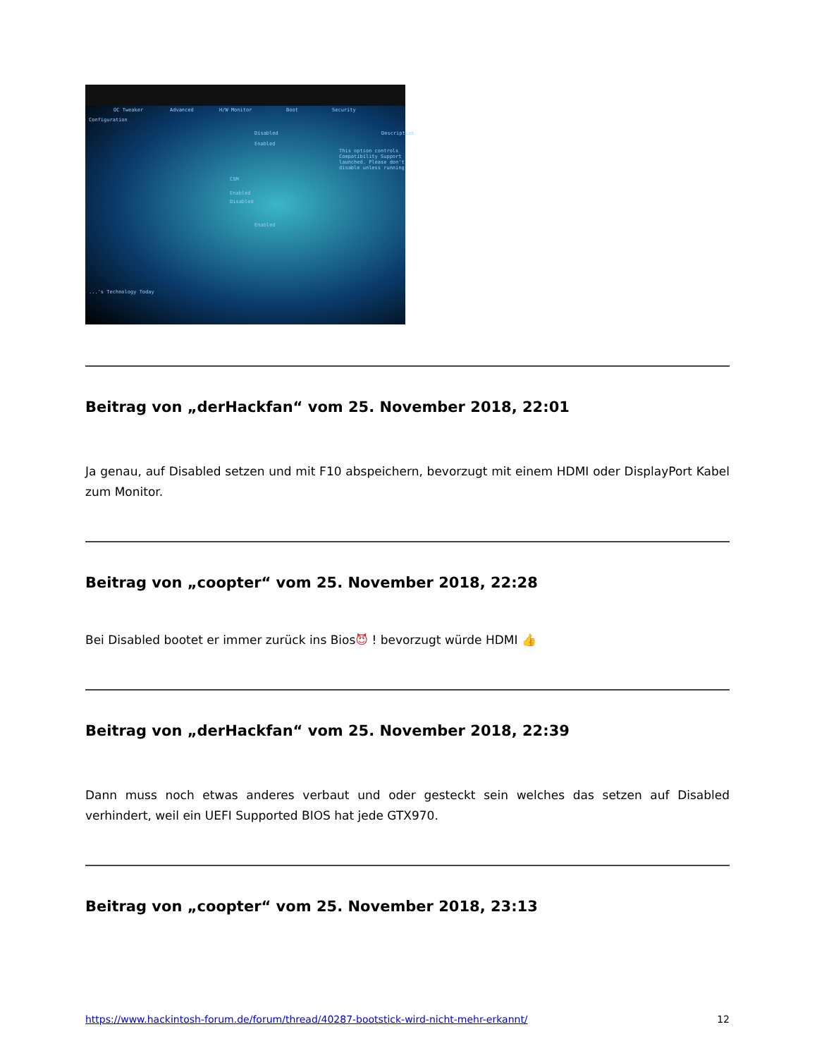OC Tweaker Advanced H/W Monitor Boot Security
Configuration
Description Disabled
Enabled
This option controls Compatibility Support launched. Please don't disable unless running
CSM
Enabled
Disabled
Enabled...'s Technology Today
Beitrag von „derHackfan“ vom 25. November 2018, 22:01
Ja genau, auf Disabled setzen und mit F10 abspeichern, bevorzugt mit einem HDMI oder DisplayPort Kabel zum Monitor.
Beitrag von „coopter“ vom 25. November 2018, 22:28
Bei Disabled bootet er immer zurück ins Bios😈 ! bevorzugt würde HDMI 👍
Beitrag von „derHackfan“ vom 25. November 2018, 22:39
Dann muss noch etwas anderes verbaut und oder gesteckt sein welches das setzen auf Disabled verhindert, weil ein UEFI Supported BIOS hat jede GTX970.
Beitrag von „coopter“ vom 25. November 2018, 23:13
https://www.hackintosh-forum.de/forum/thread/40287-bootstick-wird-nicht-mehr-erkannt/ 12